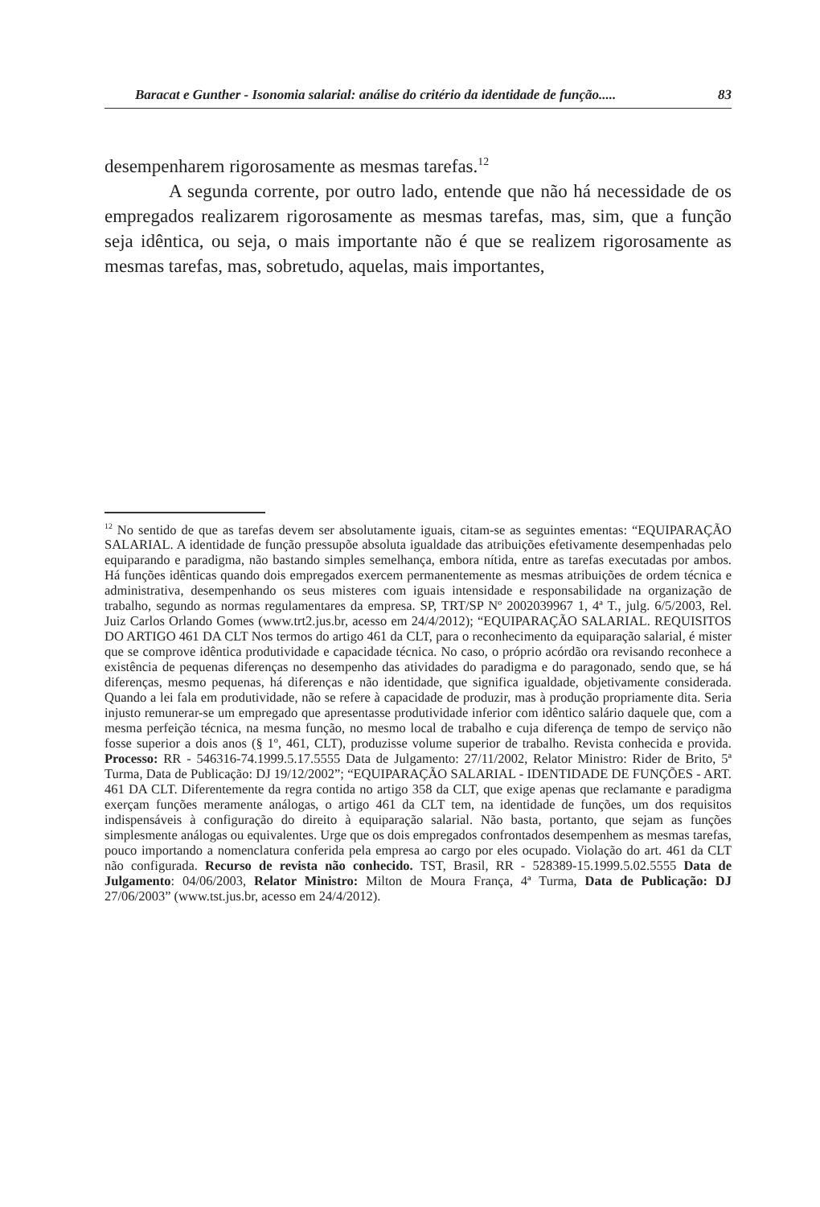Baracat e Gunther - Isonomia salarial: análise do critério da identidade de função..... 83
desempenharem rigorosamente as mesmas tarefas.<sup>12</sup>
A segunda corrente, por outro lado, entende que não há necessidade de os empregados realizarem rigorosamente as mesmas tarefas, mas, sim, que a função seja idêntica, ou seja, o mais importante não é que se realizem rigorosamente as mesmas tarefas, mas, sobretudo, aquelas, mais importantes,
<sup>12</sup> No sentido de que as tarefas devem ser absolutamente iguais, citam-se as seguintes ementas: “EQUIPARAÇÃO SALARIAL. A identidade de função pressupõe absoluta igualdade das atribuições efetivamente desempenhadas pelo equiparando e paradigma, não bastando simples semelhança, embora nítida, entre as tarefas executadas por ambos. Há funções idênticas quando dois empregados exercem permanentemente as mesmas atribuições de ordem técnica e administrativa, desempenhando os seus misteres com iguais intensidade e responsabilidade na organização de trabalho, segundo as normas regulamentares da empresa. SP, TRT/SP Nº 2002039967 1, 4ª T., julg. 6/5/2003, Rel. Juiz Carlos Orlando Gomes (www.trt2.jus.br, acesso em 24/4/2012); “EQUIPARAÇÃO SALARIAL. REQUISITOS DO ARTIGO 461 DA CLT Nos termos do artigo 461 da CLT, para o reconhecimento da equiparação salarial, é mister que se comprove idêntica produtividade e capacidade técnica. No caso, o próprio acórdão ora revisando reconhece a existência de pequenas diferenças no desempenho das atividades do paradigma e do paragonado, sendo que, se há diferenças, mesmo pequenas, há diferenças e não identidade, que significa igualdade, objetivamente considerada. Quando a lei fala em produtividade, não se refere à capacidade de produzir, mas à produção propriamente dita. Seria injusto remunerar-se um empregado que apresentasse produtividade inferior com idêntico salário daquele que, com a mesma perfeição técnica, na mesma função, no mesmo local de trabalho e cuja diferença de tempo de serviço não fosse superior a dois anos (§ 1º, 461, CLT), produzisse volume superior de trabalho. Revista conhecida e provida. Processo: RR - 546316-74.1999.5.17.5555 Data de Julgamento: 27/11/2002, Relator Ministro: Rider de Brito, 5ª Turma, Data de Publicação: DJ 19/12/2002”; “EQUIPARAÇÃO SALARIAL - IDENTIDADE DE FUNÇÕES - ART. 461 DA CLT. Diferentemente da regra contida no artigo 358 da CLT, que exige apenas que reclamante e paradigma exerçam funções meramente análogas, o artigo 461 da CLT tem, na identidade de funções, um dos requisitos indispensáveis à configuração do direito à equiparação salarial. Não basta, portanto, que sejam as funções simplesmente análogas ou equivalentes. Urge que os dois empregados confrontados desempenhem as mesmas tarefas, pouco importando a nomenclatura conferida pela empresa ao cargo por eles ocupado. Violação do art. 461 da CLT não configurada. Recurso de revista não conhecido. TST, Brasil, RR - 528389-15.1999.5.02.5555 Data de Julgamento: 04/06/2003, Relator Ministro: Milton de Moura França, 4ª Turma, Data de Publicação: DJ 27/06/2003” (www.tst.jus.br, acesso em 24/4/2012).